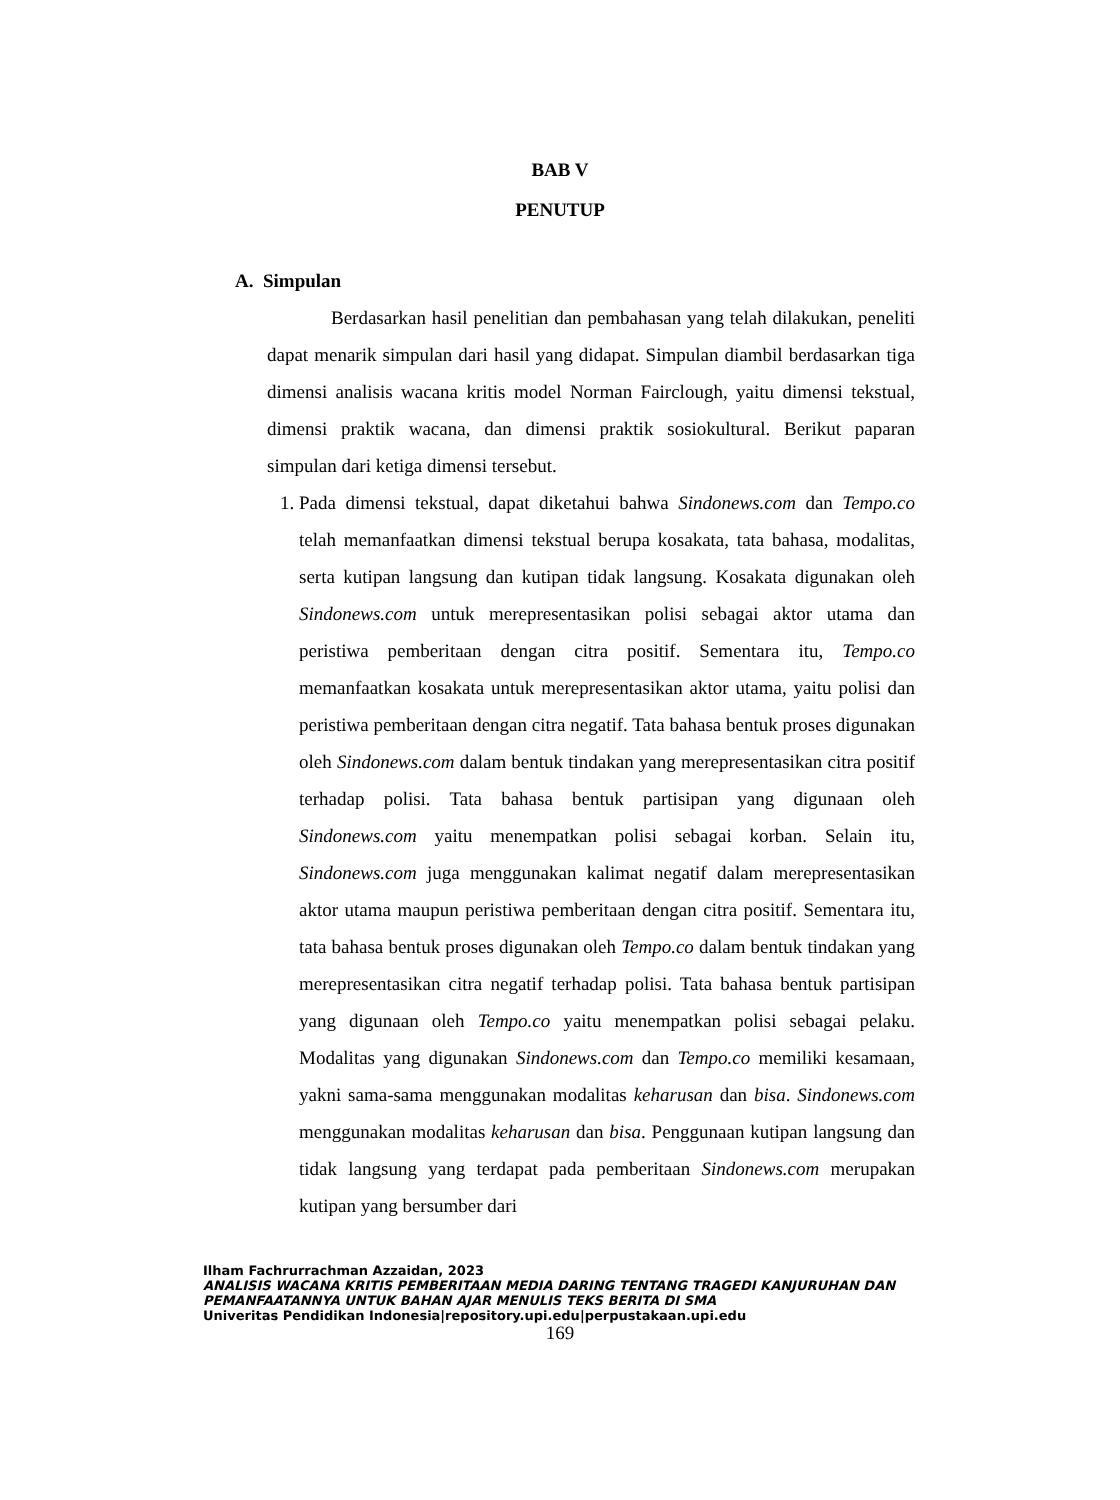BAB V
PENUTUP
A. Simpulan
Berdasarkan hasil penelitian dan pembahasan yang telah dilakukan, peneliti dapat menarik simpulan dari hasil yang didapat. Simpulan diambil berdasarkan tiga dimensi analisis wacana kritis model Norman Fairclough, yaitu dimensi tekstual, dimensi praktik wacana, dan dimensi praktik sosiokultural. Berikut paparan simpulan dari ketiga dimensi tersebut.
1. Pada dimensi tekstual, dapat diketahui bahwa Sindonews.com dan Tempo.co telah memanfaatkan dimensi tekstual berupa kosakata, tata bahasa, modalitas, serta kutipan langsung dan kutipan tidak langsung. Kosakata digunakan oleh Sindonews.com untuk merepresentasikan polisi sebagai aktor utama dan peristiwa pemberitaan dengan citra positif. Sementara itu, Tempo.co memanfaatkan kosakata untuk merepresentasikan aktor utama, yaitu polisi dan peristiwa pemberitaan dengan citra negatif. Tata bahasa bentuk proses digunakan oleh Sindonews.com dalam bentuk tindakan yang merepresentasikan citra positif terhadap polisi. Tata bahasa bentuk partisipan yang digunaan oleh Sindonews.com yaitu menempatkan polisi sebagai korban. Selain itu, Sindonews.com juga menggunakan kalimat negatif dalam merepresentasikan aktor utama maupun peristiwa pemberitaan dengan citra positif. Sementara itu, tata bahasa bentuk proses digunakan oleh Tempo.co dalam bentuk tindakan yang merepresentasikan citra negatif terhadap polisi. Tata bahasa bentuk partisipan yang digunaan oleh Tempo.co yaitu menempatkan polisi sebagai pelaku. Modalitas yang digunakan Sindonews.com dan Tempo.co memiliki kesamaan, yakni sama-sama menggunakan modalitas keharusan dan bisa. Sindonews.com menggunakan modalitas keharusan dan bisa. Penggunaan kutipan langsung dan tidak langsung yang terdapat pada pemberitaan Sindonews.com merupakan kutipan yang bersumber dari
Ilham Fachrurrachman Azzaidan, 2023
ANALISIS WACANA KRITIS PEMBERITAAN MEDIA DARING TENTANG TRAGEDI KANJURUHAN DAN
PEMANFAATANNYA UNTUK BAHAN AJAR MENULIS TEKS BERITA DI SMA
Univeritas Pendidikan Indonesia|repository.upi.edu|perpustakaan.upi.edu
169